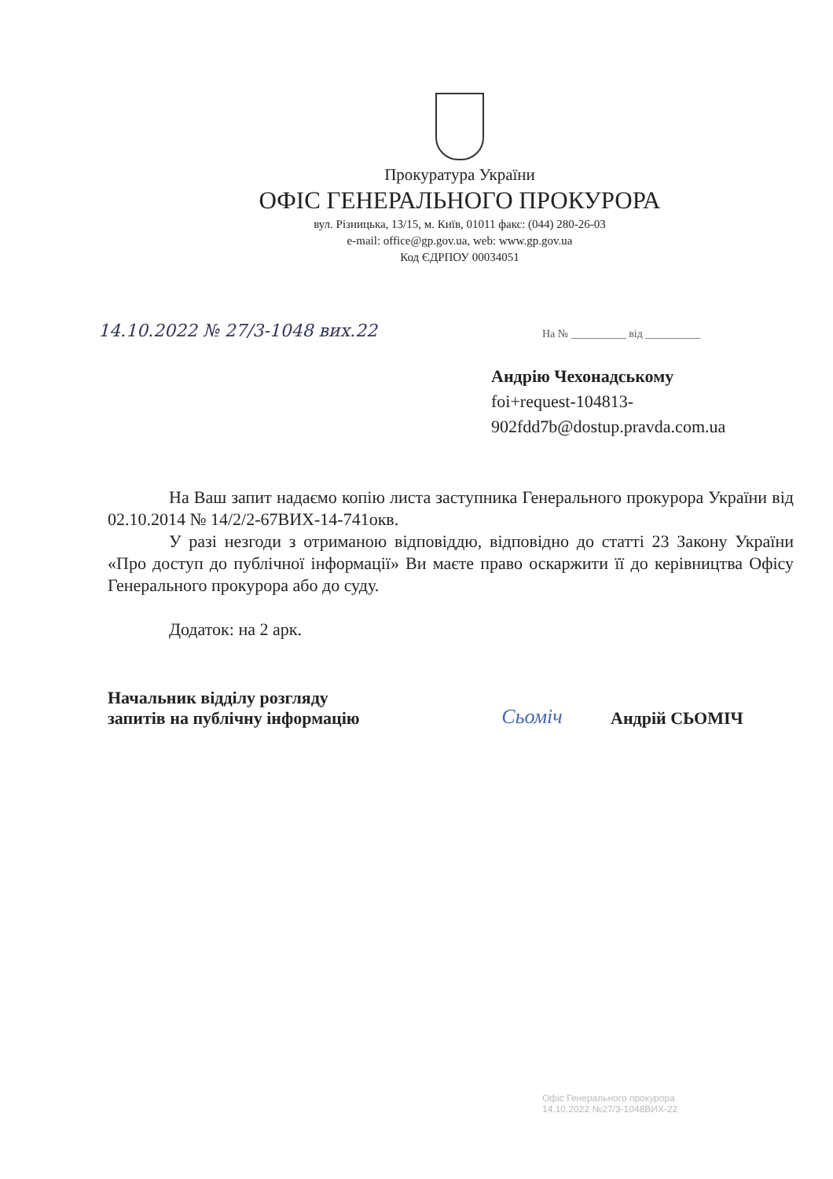Прокуратура України
ОФІС ГЕНЕРАЛЬНОГО ПРОКУРОРА
вул. Різницька, 13/15, м. Київ, 01011 факс: (044) 280-26-03
e-mail: office@gp.gov.ua, web: www.gp.gov.ua
Код ЄДРПОУ 00034051
14.10.2022 № 27/3-1048 вих.22
На № __________ від __________
Андрію Чехонадському
foi+request-104813-
902fdd7b@dostup.pravda.com.ua
На Ваш запит надаємо копію листа заступника Генерального прокурора України від 02.10.2014 № 14/2/2-67ВИХ-14-741окв.
У разі незгоди з отриманою відповіддю, відповідно до статті 23 Закону України «Про доступ до публічної інформації» Ви маєте право оскаржити її до керівництва Офісу Генерального прокурора або до суду.
Додаток: на 2 арк.
Начальник відділу розгляду
запитів на публічну інформацію
Сьоміч
Андрій СЬОМІЧ
Офіс Генерального прокурора
14.10.2022 №27/3-1048ВИХ-22